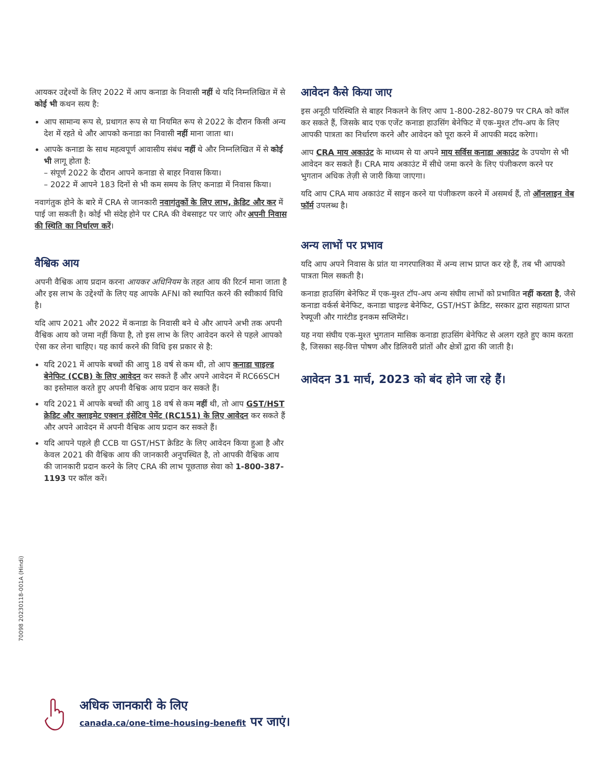आयकर उद्देश्यों के लिए 2022 में आप कनाडा के निवासी नहीं थे यदि निम्नलिखित में से कोई भी कथन सत्य है:
आप सामान्य रूप से, प्रथागत रूप से या नियमित रूप से 2022 के दौरान किसी अन्य देश में रहते थे और आपको कनाडा का निवासी नहीं माना जाता था।
आपके कनाडा के साथ महत्वपूर्ण आवासीय संबंध नहीं थे और निम्नलिखित में से कोई भी लागू होता है:
– संपूर्ण 2022 के दौरान आपने कनाडा से बाहर निवास किया।
– 2022 में आपने 183 दिनों से भी कम समय के लिए कनाडा में निवास किया।
नवागंतुक होने के बारे में CRA से जानकारी नवागंतुकों के लिए लाभ, क्रेडिट और कर में पाई जा सकती है। कोई भी संदेह होने पर CRA की वेबसाइट पर जाएं और अपनी निवास की स्थिति का निर्धारण करें।
वैश्विक आय
अपनी वैश्विक आय प्रदान करना आयकर अधिनियम के तहत आय की रिटर्न माना जाता है और इस लाभ के उद्देश्यों के लिए यह आपके AFNI को स्थापित करने की स्वीकार्य विधि है।
यदि आप 2021 और 2022 में कनाडा के निवासी बने थे और आपने अभी तक अपनी वैश्विक आय को जमा नहीं किया है, तो इस लाभ के लिए आवेदन करने से पहले आपको ऐसा कर लेना चाहिए। यह कार्य करने की विधि इस प्रकार से है:
यदि 2021 में आपके बच्चों की आयु 18 वर्ष से कम थी, तो आप कनाडा चाइल्ड बेनेफिट (CCB) के लिए आवेदन कर सकते हैं और अपने आवेदन में RC66SCH का इस्तेमाल करते हुए अपनी वैश्विक आय प्रदान कर सकते हैं।
यदि 2021 में आपके बच्चों की आयु 18 वर्ष से कम नहीं थी, तो आप GST/HST क्रेडिट और क्लाइमेट एक्शन इंसेंटिव पेमेंट (RC151) के लिए आवेदन कर सकते हैं और अपने आवेदन में अपनी वैश्विक आय प्रदान कर सकते हैं।
यदि आपने पहले ही CCB या GST/HST क्रेडिट के लिए आवेदन किया हुआ है और केवल 2021 की वैश्विक आय की जानकारी अनुपस्थित है, तो आपकी वैश्विक आय की जानकारी प्रदान करने के लिए CRA की लाभ पूछताछ सेवा को 1-800-387-1193 पर कॉल करें।
आवेदन कैसे किया जाए
इस अनूठी परिस्थिति से बाहर निकलने के लिए आप 1-800-282-8079 पर CRA को कॉल कर सकते हैं, जिसके बाद एक एजेंट कनाडा हाउसिंग बेनेफिट में एक-मुश्त टॉप-अप के लिए आपकी पात्रता का निर्धारण करने और आवेदन को पूरा करने में आपकी मदद करेगा।
आप CRA माय अकाउंट के माध्यम से या अपने माय सर्विस कनाडा अकाउंट के उपयोग से भी आवेदन कर सकते हैं। CRA माय अकाउंट में सीधे जमा करने के लिए पंजीकरण करने पर भुगतान अधिक तेज़ी से जारी किया जाएगा।
यदि आप CRA माय अकाउंट में साइन करने या पंजीकरण करने में असमर्थ हैं, तो ऑनलाइन वेब फॉर्म उपलब्ध है।
अन्य लाभों पर प्रभाव
यदि आप अपने निवास के प्रांत या नगरपालिका में अन्य लाभ प्राप्त कर रहे हैं, तब भी आपको पात्रता मिल सकती है।
कनाडा हाउसिंग बेनेफिट में एक-मुश्त टॉप-अप अन्य संघीय लाभों को प्रभावित नहीं करता है, जैसे कनाडा वर्कर्स बेनेफिट, कनाडा चाइल्ड बेनेफिट, GST/HST क्रेडिट, सरकार द्वारा सहायता प्राप्त रेफ्यूजी और गारंटीड इनकम सप्लिमेंट।
यह नया संघीय एक-मुश्त भुगतान मासिक कनाडा हाउसिंग बेनेफिट से अलग रहते हुए काम करता है, जिसका सह-वित्त पोषण और डिलिवरी प्रांतों और क्षेत्रों द्वारा की जाती है।
आवेदन 31 मार्च, 2023 को बंद होने जा रहे हैं।
70098 20230118-001A (Hindi)
अधिक जानकारी के लिए
canada.ca/one-time-housing-benefit पर जाएं।